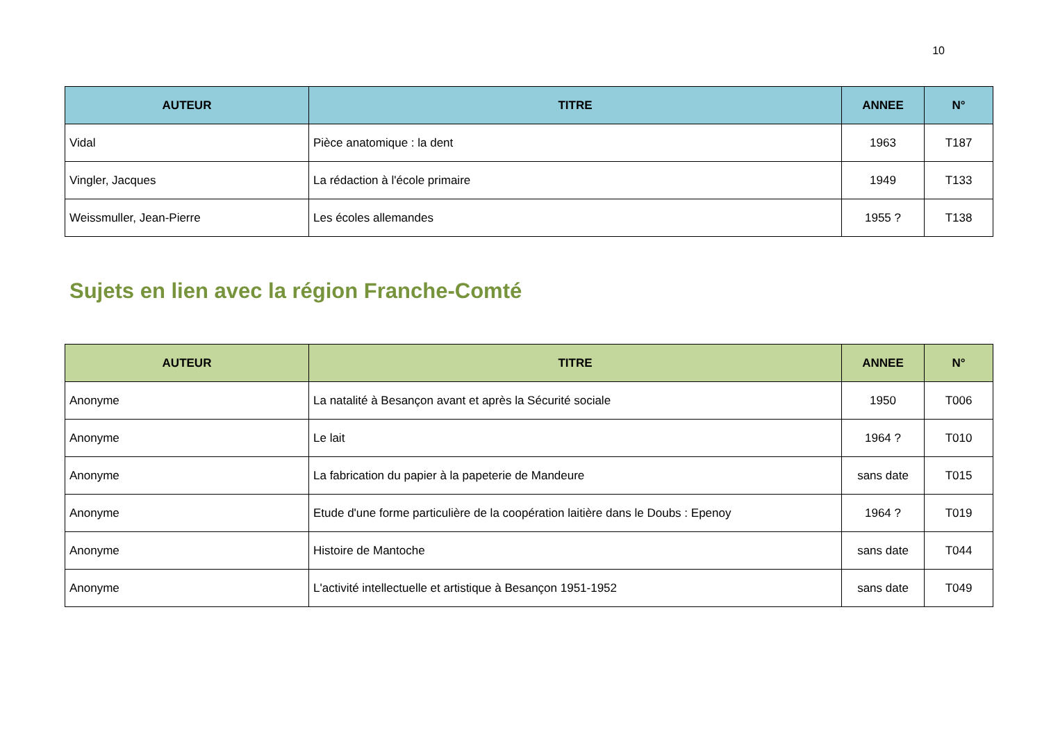10
| AUTEUR | TITRE | ANNEE | N° |
| --- | --- | --- | --- |
| Vidal | Pièce anatomique : la dent | 1963 | T187 |
| Vingler, Jacques | La rédaction à l'école primaire | 1949 | T133 |
| Weissmuller, Jean-Pierre | Les écoles allemandes | 1955 ? | T138 |
Sujets en lien avec la région Franche-Comté
| AUTEUR | TITRE | ANNEE | N° |
| --- | --- | --- | --- |
| Anonyme | La natalité à Besançon avant et après la Sécurité sociale | 1950 | T006 |
| Anonyme | Le lait | 1964 ? | T010 |
| Anonyme | La fabrication du papier à la papeterie de Mandeure | sans date | T015 |
| Anonyme | Etude d'une forme particulière de la coopération laitière dans le Doubs : Epenoy | 1964 ? | T019 |
| Anonyme | Histoire de Mantoche | sans date | T044 |
| Anonyme | L'activité intellectuelle et artistique à Besançon 1951-1952 | sans date | T049 |